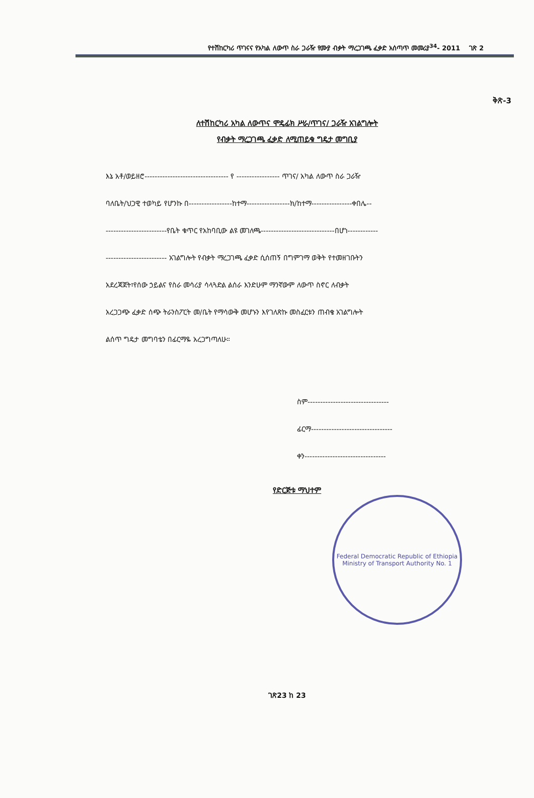የተሽከርካሪ ጥገናና የአካል ለውጥ ስራ ጋራዥ የሙያ ብቃት ማረጋገጫ ፈቃድ አሰጣጥ መመሪያ<sup>34</sup>- 2011 ገጽ 2
ቅጽ-3
ለተሽከርካሪ አካል ለውጥና ሞዴፊክ ሥራ/ጥገና/ ጋራዥ አገልግሎት
የብቃት ማረጋገጫ ፈቃድ ለሚጠይቁ ግዴታ መግቢያ
እኔ አቶ/ወይዘሮ--------------------------------- የ ----------------- ጥገና/ አካል ለውጥ ስራ ጋራዥ
ባለቤት/ህጋዊ ተወካይ የሆንኩ በ-----------------ከተማ-----------------ክ/ከተማ----------------ቀበሌ--
------------------------የቤት ቁጥር የአከባቢው ልዩ መገለጫ-----------------------------በሆነ------------
------------------------ አገልግሎት የብቃት ማረጋገጫ ፈቃድ ሲሰጠኝ በግምገማ ወቅት የተመዘገቡትን
አደረጃጀት፣የሰው ኃይልና የስራ መሳሪያ ሳላጓድል ልሰራ እንድሁም ማንኛውም ለውጥ ስኖር ለብቃት
አረጋጋጭ ፈቃድ ሰጭ ትራንስፖርት መ/ቤት የማሳውቅ መሆኑን እየገለጽኩ መስፈርቱን ጠብቄ አገልግሎት
ልሰጥ ግዴታ መግባቴን በፊርማዬ አረጋግጣለሁ።
ስም--------------------------------
ፊርማ--------------------------------
ቀን--------------------------------
የድርጅቱ ማህተም
Federal Democratic Republic of Ethiopia
Ministry of Transport Authority No. 1
ገጽ23 ከ 23